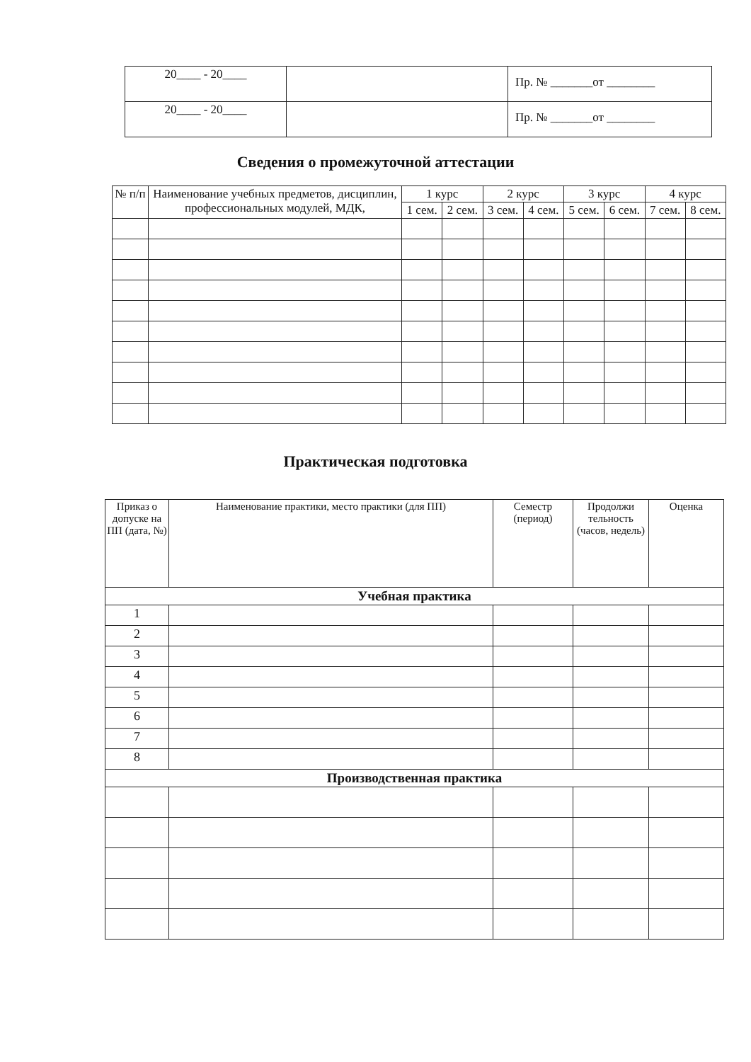| 20____ - 20____ | | Пр. № _______от ________ |
| 20____ - 20____ | | Пр. № _______от ________ |
Сведения о промежуточной аттестации
| № п/п | Наименование учебных предметов, дисциплин, профессиональных модулей, МДК, | 1 курс | | 2 курс | | 3 курс | | 4 курс | |
| --- | --- | --- | --- | --- | --- | --- | --- | --- | --- |
| | | 1 сем. | 2 сем. | 3 сем. | 4 сем. | 5 сем. | 6 сем. | 7 сем. | 8 сем. |
Практическая подготовка
| Приказ о допуске на ПП (дата, №) | Наименование практики, место практики (для ПП) | Семестр (период) | Продолжи тельность (часов, недель) | Оценка |
| --- | --- | --- | --- | --- |
| Учебная практика | | | | |
| 1 | | | | |
| 2 | | | | |
| 3 | | | | |
| 4 | | | | |
| 5 | | | | |
| 6 | | | | |
| 7 | | | | |
| 8 | | | | |
| Производственная практика | | | | |